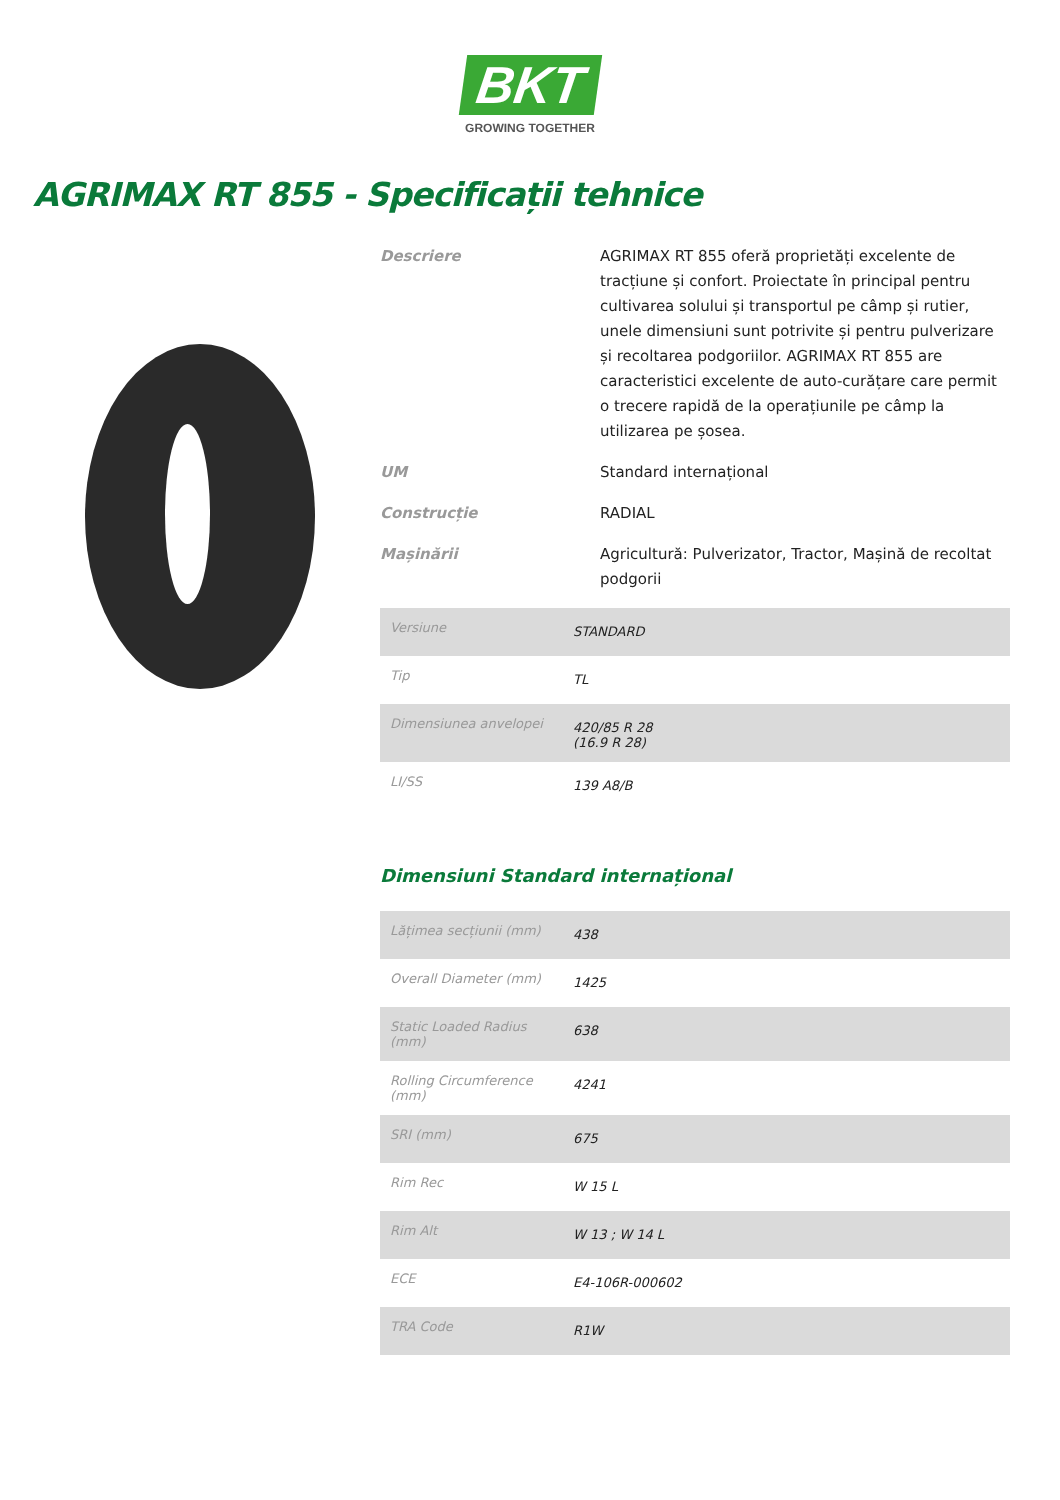BKT
GROWING TOGETHER
AGRIMAX RT 855 - Specificații tehnice
Descriere
AGRIMAX RT 855 oferă proprietăți excelente de tracțiune și confort. Proiectate în principal pentru cultivarea solului și transportul pe câmp și rutier, unele dimensiuni sunt potrivite și pentru pulverizare și recoltarea podgoriilor. AGRIMAX RT 855 are caracteristici excelente de auto-curățare care permit o trecere rapidă de la operațiunile pe câmp la utilizarea pe șosea.
UM
Standard internațional
Construcție
RADIAL
Mașinării
Agricultură: Pulverizator, Tractor, Mașină de recoltat podgorii
| Versiune | STANDARD |
| Tip | TL |
| Dimensiunea anvelopei | 420/85 R 28 (16.9 R 28) |
| LI/SS | 139 A8/B |
Dimensiuni Standard internațional
| Lățimea secțiunii (mm) | 438 |
| Overall Diameter (mm) | 1425 |
| Static Loaded Radius (mm) | 638 |
| Rolling Circumference (mm) | 4241 |
| SRI (mm) | 675 |
| Rim Rec | W 15 L |
| Rim Alt | W 13 ; W 14 L |
| ECE | E4-106R-000602 |
| TRA Code | R1W |